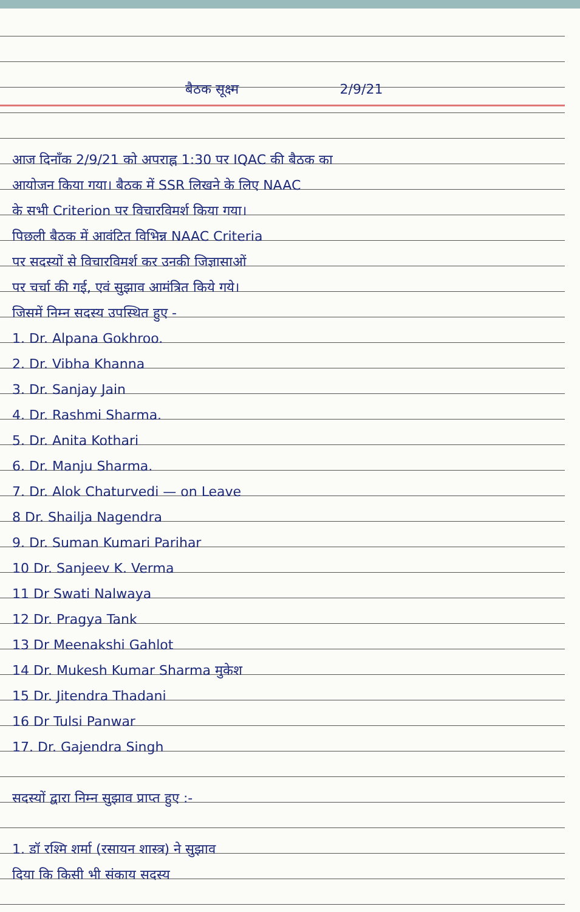बैठक सूक्ष्म 2/9/21
आज दिनाँक 2/9/21 को अपराह्न 1:30 पर IQAC की बैठक का
आयोजन किया गया। बैठक में SSR लिखने के लिए NAAC
के सभी Criterion पर विचारविमर्श किया गया।
पिछली बैठक में आवंटित विभिन्न NAAC Criteria
पर सदस्यों से विचारविमर्श कर उनकी जिज्ञासाओं
पर चर्चा की गई, एवं सुझाव आमंत्रित किये गये।
जिसमें निम्न सदस्य उपस्थित हुए -
1. Dr. Alpana Gokhroo.
2. Dr. Vibha Khanna
3. Dr. Sanjay Jain
4. Dr. Rashmi Sharma.
5. Dr. Anita Kothari
6. Dr. Manju Sharma.
7. Dr. Alok Chaturvedi — on Leave
8 Dr. Shailja Nagendra
9. Dr. Suman Kumari Parihar
10 Dr. Sanjeev K. Verma
11 Dr Swati Nalwaya
12 Dr. Pragya Tank
13 Dr Meenakshi Gahlot
14 Dr. Mukesh Kumar Sharma मुकेश
15 Dr. Jitendra Thadani
16 Dr Tulsi Panwar
17. Dr. Gajendra Singh
सदस्यों द्वारा निम्न सुझाव प्राप्त हुए :-
1. डॉ रश्मि शर्मा (रसायन शास्त्र) ने सुझाव
दिया कि किसी भी संकाय सदस्य